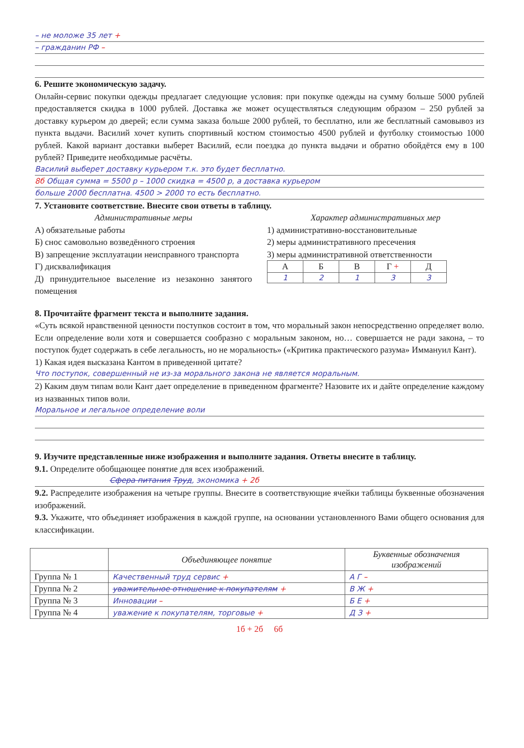– не моложе 35 лет +
– гражданин РФ –
6. Решите экономическую задачу.
Онлайн-сервис покупки одежды предлагает следующие условия: при покупке одежды на сумму больше 5000 рублей предоставляется скидка в 1000 рублей. Доставка же может осуществляться следующим образом – 250 рублей за доставку курьером до дверей; если сумма заказа больше 2000 рублей, то бесплатно, или же бесплатный самовывоз из пункта выдачи. Василий хочет купить спортивный костюм стоимостью 4500 рублей и футболку стоимостью 1000 рублей. Какой вариант доставки выберет Василий, если поездка до пункта выдачи и обратно обойдётся ему в 100 рублей? Приведите необходимые расчёты.
Василий выберет доставку курьером т.к. это будет бесплатно.
8б Общая сумма = 5500 р – 1000 скидка = 4500 р, а доставка курьером
больше 2000 бесплатна. 4500 > 2000 то есть бесплатно.
7. Установите соответствие. Внесите свои ответы в таблицу.
Административные меры
А) обязательные работы
Б) снос самовольно возведённого строения
В) запрещение эксплуатации неисправного транспорта
Г) дисквалификация
Д) принудительное выселение из незаконно занятого помещения
Характер административных мер
1) административно-восстановительные
2) меры административного пресечения
3) меры административной ответственности
| А | Б | В | Г + | Д |
| 1 | 2 | 1 | 3 | 3 |
8. Прочитайте фрагмент текста и выполните задания.
«Суть всякой нравственной ценности поступков состоит в том, что моральный закон непосредственно определяет волю. Если определение воли хотя и совершается сообразно с моральным законом, но… совершается не ради закона, – то поступок будет содержать в себе легальность, но не моральность» («Критика практического разума» Иммануил Кант).
1) Какая идея высказана Кантом в приведенной цитате?
Что поступок, совершенный не из-за морального закона не является моральным.
2) Каким двум типам воли Кант дает определение в приведенном фрагменте? Назовите их и дайте определение каждому из названных типов воли.
Моральное и легальное определение воли
9. Изучите представленные ниже изображения и выполните задания. Ответы внесите в таблицу.
9.1. Определите обобщающее понятие для всех изображений.
Сфера питания Труд, экономика + 2б
9.2. Распределите изображения на четыре группы. Внесите в соответствующие ячейки таблицы буквенные обозначения изображений.
9.3. Укажите, что объединяет изображения в каждой группе, на основании установленного Вами общего основания для классификации.
| | Объединяющее понятие | Буквенные обозначения изображений |
| --- | --- | --- |
| Группа № 1 | Качественный труд сервис + | А Г – |
| Группа № 2 | уважительное отношение к покупателям + | В Ж + |
| Группа № 3 | Инновации – | Б Е + |
| Группа № 4 | уважение к покупателям, торговые + | Д З + |
1б + 2б 6б